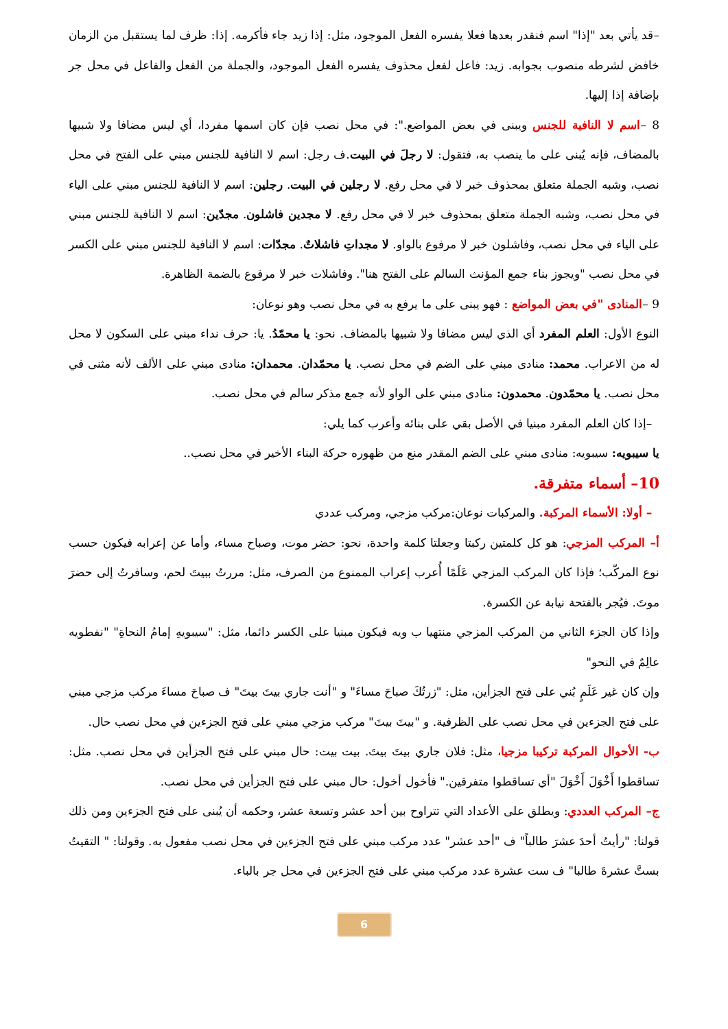–قد يأتي بعد "إذا" اسم فنقدر بعدها فعلا يفسره الفعل الموجود، مثل: إذا زيد جاء فأكرمه. إذا: ظرف لما يستقبل من الزمان خافض لشرطه منصوب بجوابه. زيد: فاعل لفعل محذوف يفسره الفعل الموجود، والجملة من الفعل والفاعل في محل جر بإضافة إذا إليها.
8 –اسم لا النافية للجنس ويبنى في بعض المواضع.": في محل نصب فإن كان اسمها مفردا، أي ليس مضافا ولا شبيها بالمضاف، فإنه يُبنى على ما ينصب به، فتقول: لا رجلَ في البيت.ف رجل: اسم لا النافية للجنس مبني على الفتح في محل نصب، وشبه الجملة متعلق بمحذوف خبر لا في محل رفع. لا رجلين في البيت. رجلين: اسم لا النافية للجنس مبني على الياء في محل نصب، وشبه الجملة متعلق بمحذوف خبر لا في محل رفع. لا مجدين فاشلون. مجدّين: اسم لا النافية للجنس مبني على الياء في محل نصب، وفاشلون خبر لا مرفوع بالواو. لا مجداتِ فاشلاتٌ. مجدّات: اسم لا النافية للجنس مبني على الكسر في محل نصب "ويجوز بناء جمع المؤنث السالم على الفتح هنا". وفاشلات خبر لا مرفوع بالضمة الظاهرة.
9 –المنادى "في بعض المواضع : فهو يبنى على ما يرفع به في محل نصب وهو نوعان:
النوع الأول: العلم المفرد أي الذي ليس مضافا ولا شبيها بالمضاف. نحو: يا محمّدُ. يا: حرف نداء مبني على السكون لا محل له من الاعراب. محمد: منادى مبني على الضم في محل نصب. يا محمّدان. محمدان: منادى مبني على الألف لأنه مثنى في محل نصب. يا محمّدون. محمدون: منادى مبني على الواو لأنه جمع مذكر سالم في محل نصب.
–إذا كان العلم المفرد مبنيا في الأصل بقي على بنائه وأعرب كما يلي:
يا سيبويه: سيبويه: منادى مبني على الضم المقدر منع من ظهوره حركة البناء الأخير في محل نصب..
10– أسماء متفرقة.
– أولا: الأسماء المركبة. والمركبات نوعان:مركب مزجي، ومركب عددي
أ– المركب المزجي: هو كل كلمتين ركبتا وجعلتا كلمة واحدة، نحو: حضر موت، وصباح مساء، وأما عن إعرابه فيكون حسب نوع المركّب؛ فإذا كان المركب المزجي عَلَمًا أُعرب إعراب الممنوع من الصرف، مثل: مررتُ ببيتَ لحم، وسافرتُ إلى حضرَ موتَ. فيُجر بالفتحة نيابة عن الكسرة.
وإذا كان الجزء الثاني من المركب المزجي منتهيا ب ويه فيكون مبنيا على الكسر دائما، مثل: "سيبويهِ إمامُ النحاةِ" "نفطويه عالِمٌ في النحو"
وإن كان غير عَلَمٍ بُني على فتح الجزأين، مثل: "زرتُكَ صباحَ مساءَ" و "أنت جاري بيتَ بيتَ" ف صباحَ مساءَ مركب مزجي مبني على فتح الجزءين في محل نصب على الظرفية. و "بيتَ بيتَ" مركب مزجي مبني على فتح الجزءين في محل نصب حال.
ب- الأحوال المركبة تركيبا مزجيا، مثل: فلان جاري بيتَ بيتَ. بيت بيت: حال مبني على فتح الجزأين في محل نصب. مثل: تساقطوا أَخْوَلَ أَخْوَلَ "أي تساقطوا متفرقين." فأخول أخول: حال مبني على فتح الجزأين في محل نصب.
ج– المركب العددي: ويطلق على الأعداد التي تتراوح بين أحد عشر وتسعة عشر، وحكمه أن يُبنى على فتح الجزءين ومن ذلك قولنا: "رأيتُ أحدَ عشرَ طالباً" ف "أحد عشر" عدد مركب مبني على فتح الجزءين في محل نصب مفعول به. وقولنا: " التقيتُ بستَّ عشرةَ طالبا" ف ست عشرة عدد مركب مبني على فتح الجزءين في محل جر بالباء.
6